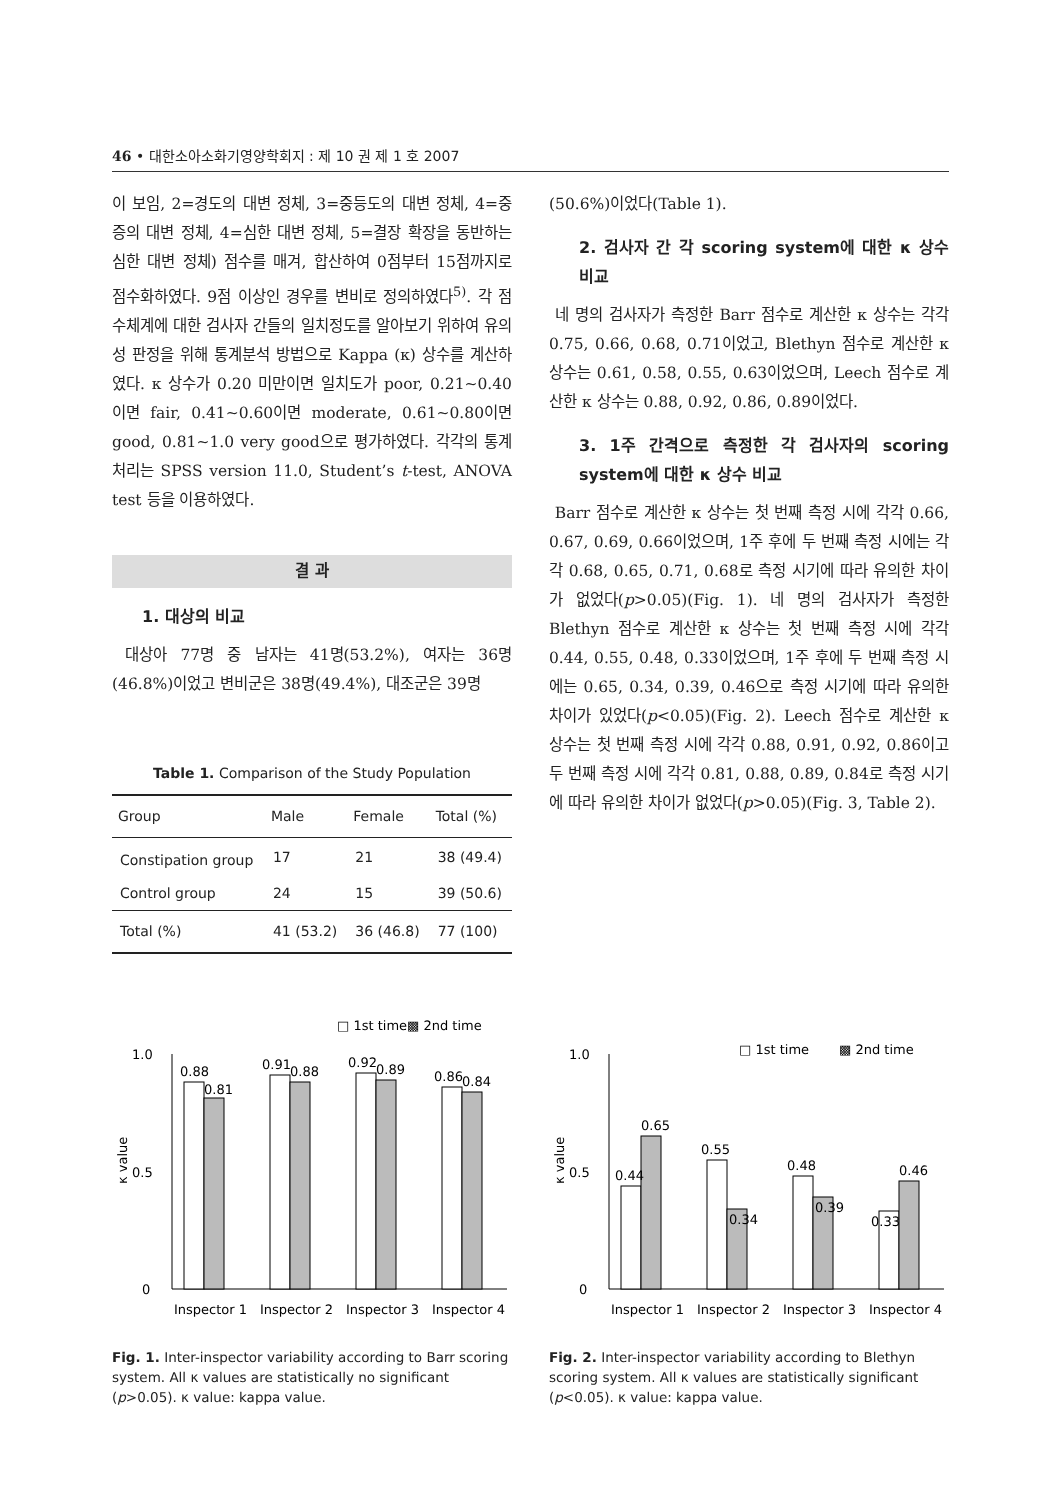46 • 대한소아소화기영양학회지 : 제 10 권 제 1 호 2007
이 보임, 2=경도의 대변 정체, 3=중등도의 대변 정체, 4=중증의 대변 정체, 4=심한 대변 정체, 5=결장 확장을 동반하는 심한 대변 정체) 점수를 매겨, 합산하여 0점부터 15점까지로 점수화하였다. 9점 이상인 경우를 변비로 정의하였다<sup>5)</sup>. 각 점수체계에 대한 검사자 간들의 일치정도를 알아보기 위하여 유의성 판정을 위해 통계분석 방법으로 Kappa (κ) 상수를 계산하였다. κ 상수가 0.20 미만이면 일치도가 poor, 0.21∼0.40이면 fair, 0.41∼0.60이면 moderate, 0.61∼0.80이면 good, 0.81∼1.0 very good으로 평가하였다. 각각의 통계처리는 SPSS version 11.0, Student’s t-test, ANOVA test 등을 이용하였다.
결 과
1. 대상의 비교
대상아 77명 중 남자는 41명(53.2%), 여자는 36명(46.8%)이었고 변비군은 38명(49.4%), 대조군은 39명
Table 1. Comparison of the Study Population
| Group | Male | Female | Total (%) |
| --- | --- | --- | --- |
| Constipation group | 17 | 21 | 38 (49.4) |
| Control group | 24 | 15 | 39 (50.6) |
| Total (%) | 41 (53.2) | 36 (46.8) | 77 (100) |
(50.6%)이었다(Table 1).
2. 검사자 간 각 scoring system에 대한 κ 상수 비교
네 명의 검사자가 측정한 Barr 점수로 계산한 κ 상수는 각각 0.75, 0.66, 0.68, 0.71이었고, Blethyn 점수로 계산한 κ 상수는 0.61, 0.58, 0.55, 0.63이었으며, Leech 점수로 계산한 κ 상수는 0.88, 0.92, 0.86, 0.89이었다.
3. 1주 간격으로 측정한 각 검사자의 scoring system에 대한 κ 상수 비교
Barr 점수로 계산한 κ 상수는 첫 번째 측정 시에 각각 0.66, 0.67, 0.69, 0.66이었으며, 1주 후에 두 번째 측정 시에는 각각 0.68, 0.65, 0.71, 0.68로 측정 시기에 따라 유의한 차이가 없었다(p>0.05)(Fig. 1). 네 명의 검사자가 측정한 Blethyn 점수로 계산한 κ 상수는 첫 번째 측정 시에 각각 0.44, 0.55, 0.48, 0.33이었으며, 1주 후에 두 번째 측정 시에는 0.65, 0.34, 0.39, 0.46으로 측정 시기에 따라 유의한 차이가 있었다(p<0.05)(Fig. 2). Leech 점수로 계산한 κ 상수는 첫 번째 측정 시에 각각 0.88, 0.91, 0.92, 0.86이고 두 번째 측정 시에 각각 0.81, 0.88, 0.89, 0.84로 측정 시기에 따라 유의한 차이가 없었다(p>0.05)(Fig. 3, Table 2).
□ 1st time
▩ 2nd time
1.0
0.5
0
κ value
0.88
0.81
0.91
0.88
0.92
0.89
0.86
0.84
Inspector 1
Inspector 2
Inspector 3
Inspector 4
Fig. 1. Inter-inspector variability according to Barr scoring system. All κ values are statistically no significant (p>0.05). κ value: kappa value.
□ 1st time
▩ 2nd time
1.0
0.5
0
κ value
0.44
0.65
0.55
0.34
0.48
0.39
0.33
0.46
Inspector 1
Inspector 2
Inspector 3
Inspector 4
Fig. 2. Inter-inspector variability according to Blethyn scoring system. All κ values are statistically significant (p<0.05). κ value: kappa value.